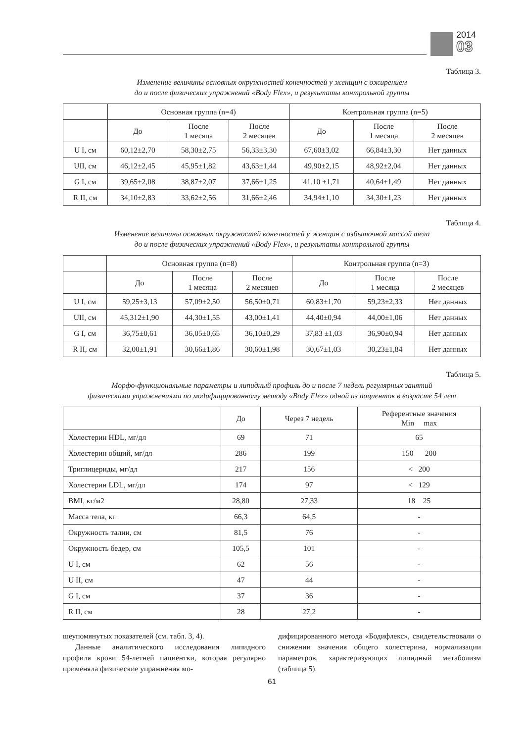2014
03
Таблица 3.
Изменение величины основных окружностей конечностей у женщин с ожирением
до и после физических упражнений «Body Flex», и результаты контрольной группы
| | Основная группа (n=4) | | | Контрольная группа (n=5) | | |
| --- | --- | --- | --- | --- | --- | --- |
| | До | После 1 месяца | После 2 месяцев | До | После 1 месяца | После 2 месяцев |
| U I, см | 60,12±2,70 | 58,30±2,75 | 56,33±3,30 | 67,60±3,02 | 66,84±3,30 | Нет данных |
| UII, см | 46,12±2,45 | 45,95±1,82 | 43,63±1,44 | 49,90±2,15 | 48,92±2,04 | Нет данных |
| G I, см | 39,65±2,08 | 38,87±2,07 | 37,66±1,25 | 41,10 ±1,71 | 40,64±1,49 | Нет данных |
| R II, см | 34,10±2,83 | 33,62±2,56 | 31,66±2,46 | 34,94±1,10 | 34,30±1,23 | Нет данных |
Таблица 4.
Изменение величины основных окружностей конечностей у женщин с избыточной массой тела
до и после физических упражнений «Body Flex», и результаты контрольной группы
| | Основная группа (n=8) | | | Контрольная группа (n=3) | | |
| --- | --- | --- | --- | --- | --- | --- |
| | До | После 1 месяца | После 2 месяцев | До | После 1 месяца | После 2 месяцев |
| U I, см | 59,25±3,13 | 57,09±2,50 | 56,50±0,71 | 60,83±1,70 | 59,23±2,33 | Нет данных |
| UII, см | 45,312±1,90 | 44,30±1,55 | 43,00±1,41 | 44,40±0,94 | 44,00±1,06 | Нет данных |
| G I, см | 36,75±0,61 | 36,05±0,65 | 36,10±0,29 | 37,83 ±1,03 | 36,90±0,94 | Нет данных |
| R II, см | 32,00±1,91 | 30,66±1,86 | 30,60±1,98 | 30,67±1,03 | 30,23±1,84 | Нет данных |
Таблица 5.
Морфо-функциональные параметры и липидный профиль до и после 7 недель регулярных занятий
физическими упражнениями по модифицированному методу «Body Flex» одной из пациенток в возрасте 54 лет
| | До | Через 7 недель | Референтные значения Min max |
| --- | --- | --- | --- |
| Холестерин HDL, мг/дл | 69 | 71 | 65 |
| Холестерин общий, мг/дл | 286 | 199 | 150 200 |
| Триглицериды, мг/дл | 217 | 156 | < 200 |
| Холестерин LDL, мг/дл | 174 | 97 | < 129 |
| BMI, кг/м2 | 28,80 | 27,33 | 18 25 |
| Масса тела, кг | 66,3 | 64,5 | - |
| Окружность талии, см | 81,5 | 76 | - |
| Окружность бедер, см | 105,5 | 101 | - |
| U I, см | 62 | 56 | - |
| U II, см | 47 | 44 | - |
| G I, см | 37 | 36 | - |
| R II, см | 28 | 27,2 | - |
шеупомянутых показателей (см. табл. 3, 4).
Данные аналитического исследования липидного профиля крови 54-летней пациентки, которая регулярно применяла физические упражнения мо-
дифицированного метода «Бодифлекс», свидетельствовали о снижении значения общего холестерина, нормализации параметров, характеризующих липидный метаболизм (таблица 5).
61